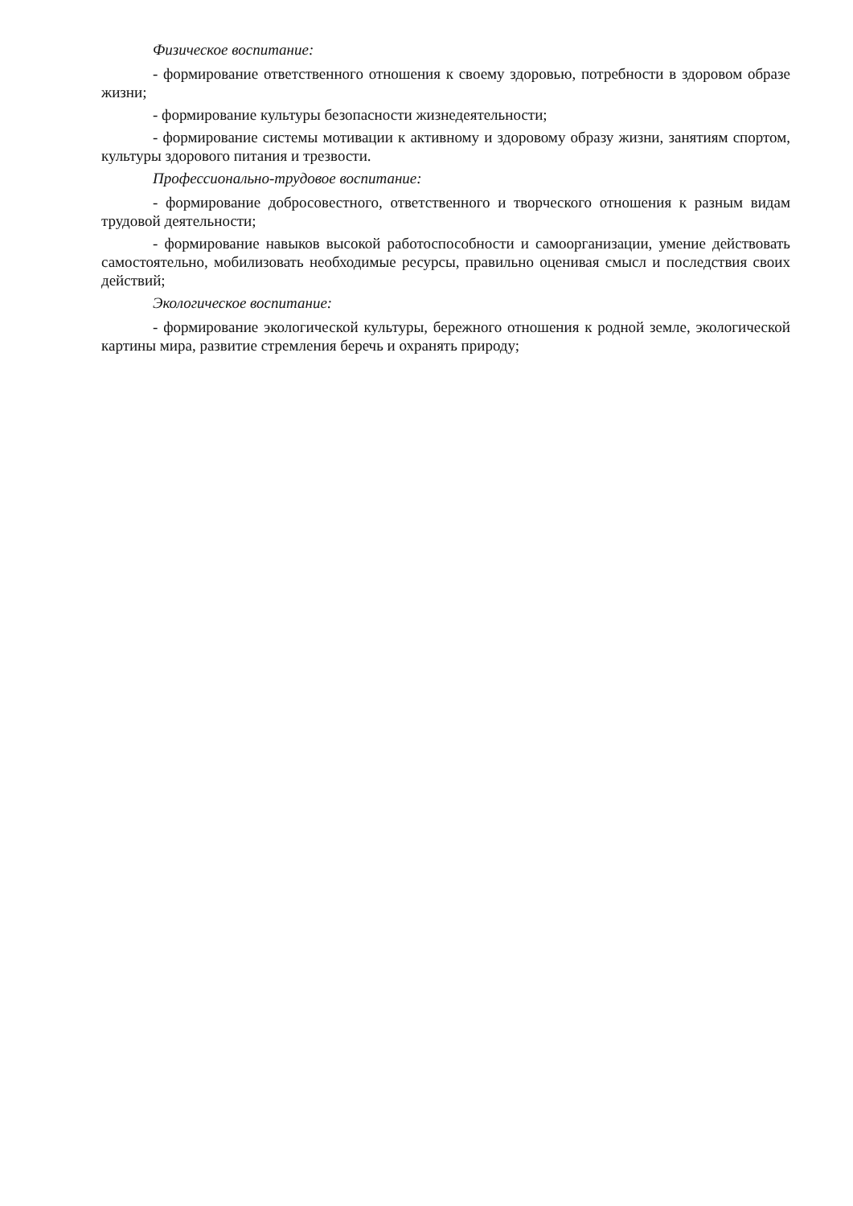Физическое воспитание:
- формирование ответственного отношения к своему здоровью, потребности в здоровом образе жизни;
- формирование культуры безопасности жизнедеятельности;
- формирование системы мотивации к активному и здоровому образу жизни, занятиям спортом, культуры здорового питания и трезвости.
Профессионально-трудовое воспитание:
- формирование добросовестного, ответственного и творческого отношения к разным видам трудовой деятельности;
- формирование навыков высокой работоспособности и самоорганизации, умение действовать самостоятельно, мобилизовать необходимые ресурсы, правильно оценивая смысл и последствия своих действий;
Экологическое воспитание:
- формирование экологической культуры, бережного отношения к родной земле, экологической картины мира, развитие стремления беречь и охранять природу;